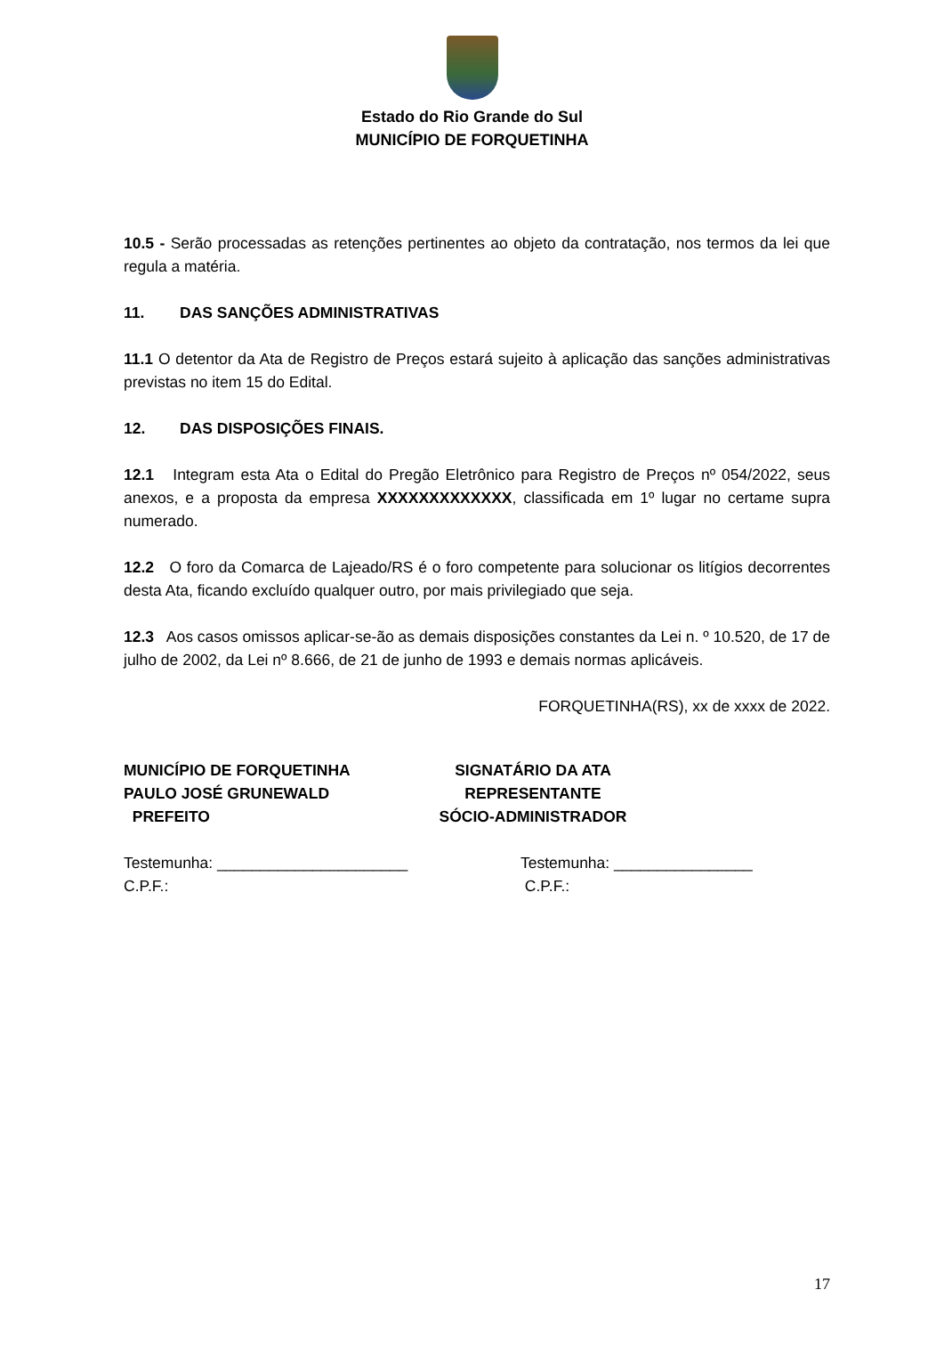Estado do Rio Grande do Sul
MUNICÍPIO DE FORQUETINHA
10.5 - Serão processadas as retenções pertinentes ao objeto da contratação, nos termos da lei que regula a matéria.
11. DAS SANÇÕES ADMINISTRATIVAS
11.1 O detentor da Ata de Registro de Preços estará sujeito à aplicação das sanções administrativas previstas no item 15 do Edital.
12. DAS DISPOSIÇÕES FINAIS.
12.1 Integram esta Ata o Edital do Pregão Eletrônico para Registro de Preços nº 054/2022, seus anexos, e a proposta da empresa XXXXXXXXXXXXX, classificada em 1º lugar no certame supra numerado.
12.2 O foro da Comarca de Lajeado/RS é o foro competente para solucionar os litígios decorrentes desta Ata, ficando excluído qualquer outro, por mais privilegiado que seja.
12.3 Aos casos omissos aplicar-se-ão as demais disposições constantes da Lei n. º 10.520, de 17 de julho de 2002, da Lei nº 8.666, de 21 de junho de 1993 e demais normas aplicáveis.
FORQUETINHA(RS), xx de xxxx de 2022.
MUNICÍPIO DE FORQUETINHA
PAULO JOSÉ GRUNEWALD
PREFEITO
SIGNATÁRIO DA ATA
REPRESENTANTE
SÓCIO-ADMINISTRADOR
Testemunha: ______________________
C.P.F.:
Testemunha: ________________
C.P.F.:
17